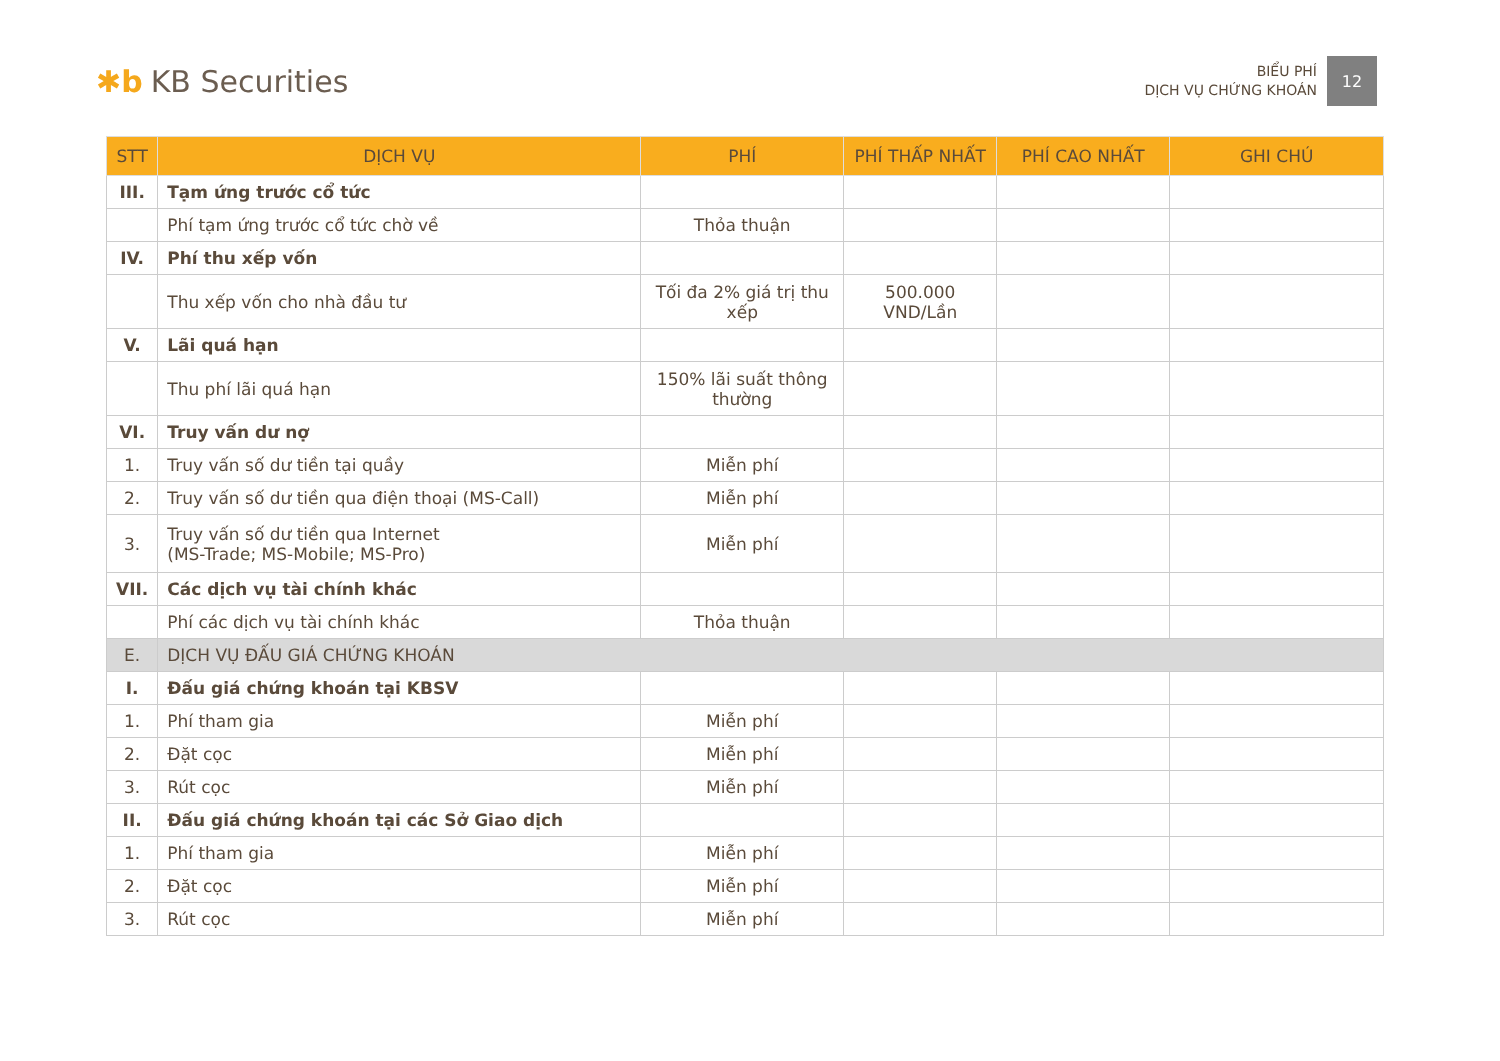✱b KB Securities
BIỂU PHÍ
DỊCH VỤ CHỨNG KHOÁN
12
| STT | DỊCH VỤ | PHÍ | PHÍ THẤP NHẤT | PHÍ CAO NHẤT | GHI CHÚ |
| --- | --- | --- | --- | --- | --- |
| III. | Tạm ứng trước cổ tức | | | | |
| | Phí tạm ứng trước cổ tức chờ về | Thỏa thuận | | | |
| IV. | Phí thu xếp vốn | | | | |
| | Thu xếp vốn cho nhà đầu tư | Tối đa 2% giá trị thu xếp | 500.000 VND/Lần | | |
| V. | Lãi quá hạn | | | | |
| | Thu phí lãi quá hạn | 150% lãi suất thông thường | | | |
| VI. | Truy vấn dư nợ | | | | |
| 1. | Truy vấn số dư tiền tại quầy | Miễn phí | | | |
| 2. | Truy vấn số dư tiền qua điện thoại (MS-Call) | Miễn phí | | | |
| 3. | Truy vấn số dư tiền qua Internet (MS-Trade; MS-Mobile; MS-Pro) | Miễn phí | | | |
| VII. | Các dịch vụ tài chính khác | | | | |
| | Phí các dịch vụ tài chính khác | Thỏa thuận | | | |
| E. | DỊCH VỤ ĐẤU GIÁ CHỨNG KHOÁN | | | | |
| I. | Đấu giá chứng khoán tại KBSV | | | | |
| 1. | Phí tham gia | Miễn phí | | | |
| 2. | Đặt cọc | Miễn phí | | | |
| 3. | Rút cọc | Miễn phí | | | |
| II. | Đấu giá chứng khoán tại các Sở Giao dịch | | | | |
| 1. | Phí tham gia | Miễn phí | | | |
| 2. | Đặt cọc | Miễn phí | | | |
| 3. | Rút cọc | Miễn phí | | | |